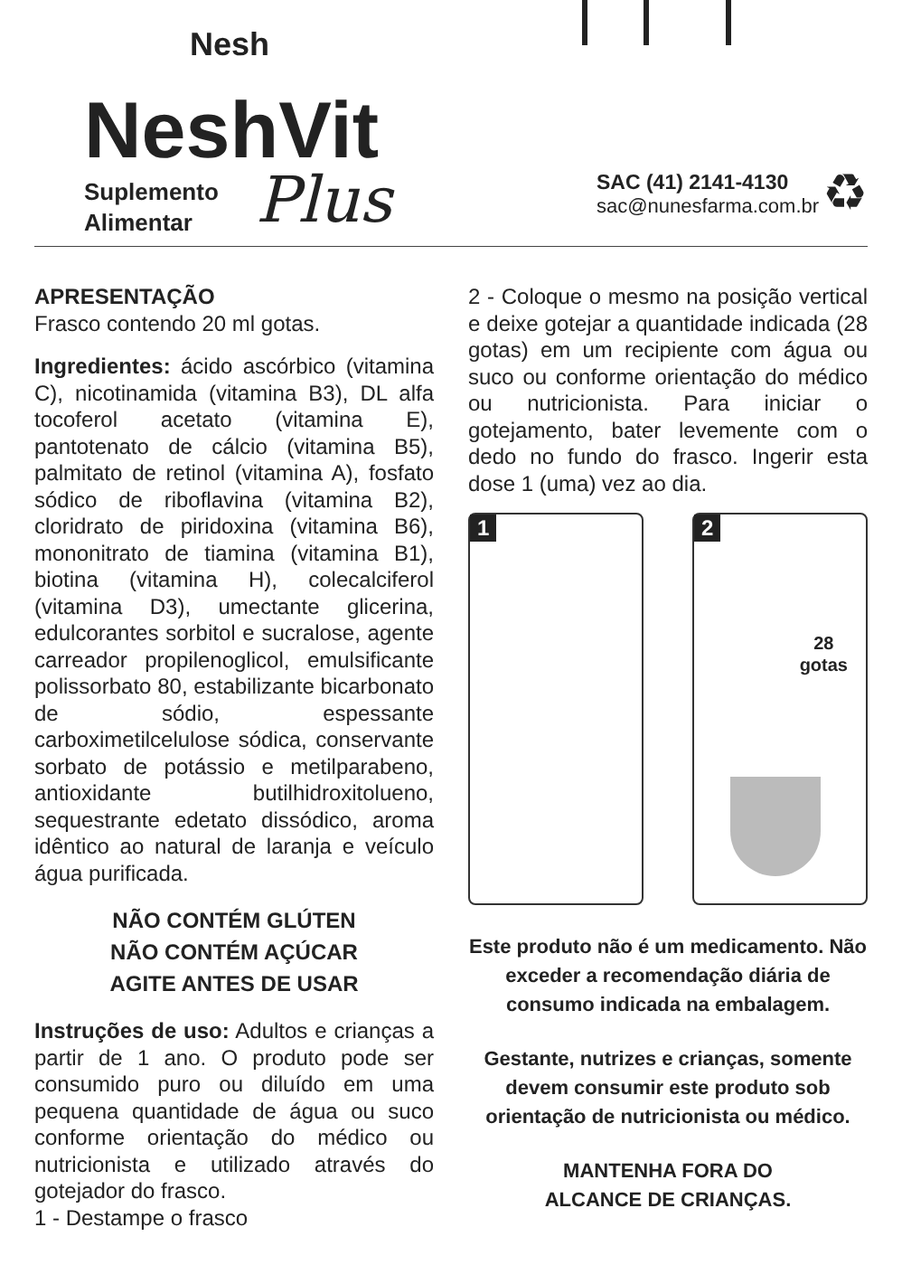Nesh
NeshVit
Suplemento
Alimentar
Plus
SAC (41) 2141-4130
sac@nunesfarma.com.br
♻
APRESENTAÇÃO
Frasco contendo 20 ml gotas.
Ingredientes: ácido ascórbico (vitamina C), nicotinamida (vitamina B3), DL alfa tocoferol acetato (vitamina E), pantotenato de cálcio (vitamina B5), palmitato de retinol (vitamina A), fosfato sódico de riboflavina (vitamina B2), cloridrato de piridoxina (vitamina B6), mononitrato de tiamina (vitamina B1), biotina (vitamina H), colecalciferol (vitamina D3), umectante glicerina, edulcorantes sorbitol e sucralose, agente carreador propilenoglicol, emulsificante polissorbato 80, estabilizante bicarbonato de sódio, espessante carboximetilcelulose sódica, conservante sorbato de potássio e metilparabeno, antioxidante butilhidroxitolueno, sequestrante edetato dissódico, aroma idêntico ao natural de laranja e veículo água purificada.
NÃO CONTÉM GLÚTEN
NÃO CONTÉM AÇÚCAR
AGITE ANTES DE USAR
Instruções de uso: Adultos e crianças a partir de 1 ano. O produto pode ser consumido puro ou diluído em uma pequena quantidade de água ou suco conforme orientação do médico ou nutricionista e utilizado através do gotejador do frasco.
1 - Destampe o frasco
2 - Coloque o mesmo na posição vertical e deixe gotejar a quantidade indicada (28 gotas) em um recipiente com água ou suco ou conforme orientação do médico ou nutricionista. Para iniciar o gotejamento, bater levemente com o dedo no fundo do frasco. Ingerir esta dose 1 (uma) vez ao dia.
1
2
28
gotas
Este produto não é um medicamento. Não exceder a recomendação diária de consumo indicada na embalagem.
Gestante, nutrizes e crianças, somente devem consumir este produto sob orientação de nutricionista ou médico.
MANTENHA FORA DO
ALCANCE DE CRIANÇAS.